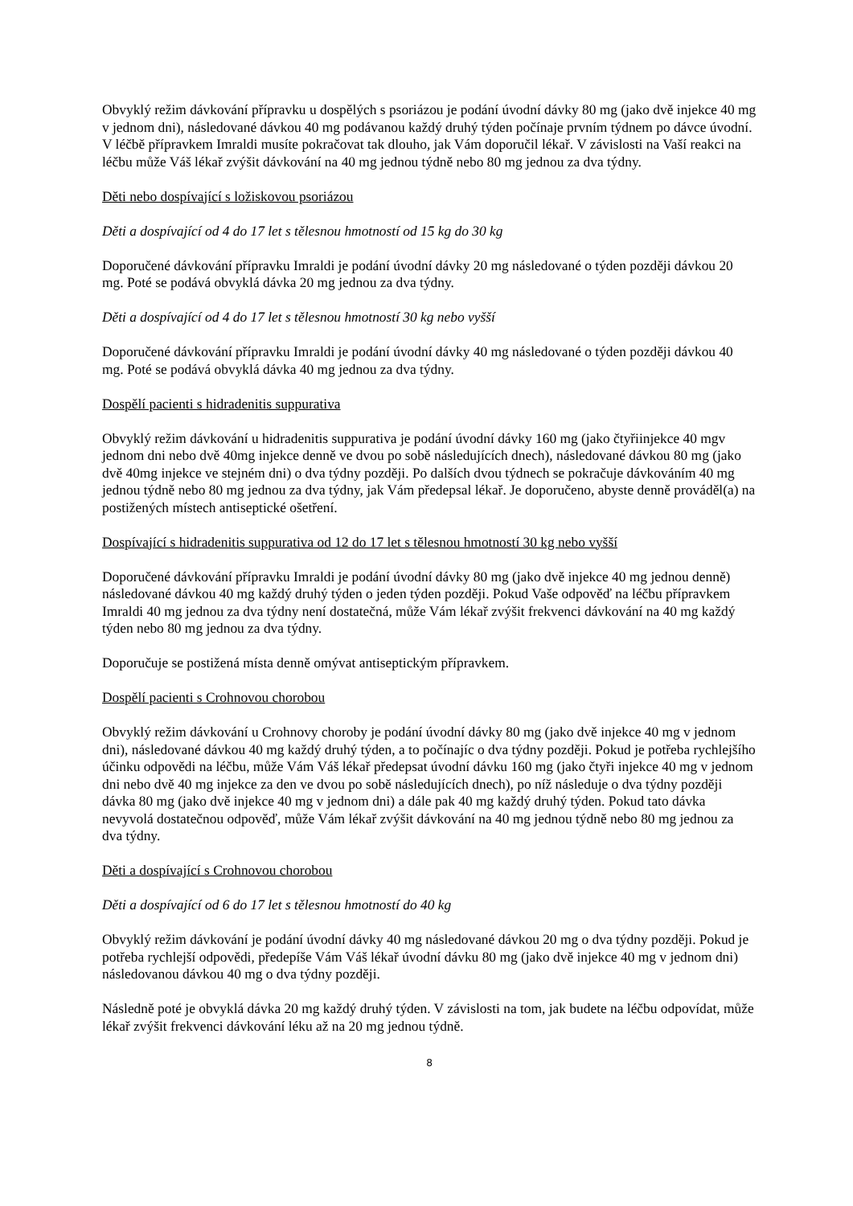Obvyklý režim dávkování přípravku u dospělých s psoriázou je podání úvodní dávky 80 mg (jako dvě injekce 40 mg v jednom dni), následované dávkou 40 mg podávanou každý druhý týden počínaje prvním týdnem po dávce úvodní. V léčbě přípravkem Imraldi musíte pokračovat tak dlouho, jak Vám doporučil lékař. V závislosti na Vaší reakci na léčbu může Váš lékař zvýšit dávkování na 40 mg jednou týdně nebo 80 mg jednou za dva týdny.
Děti nebo dospívající s ložiskovou psoriázou
Děti a dospívající od 4 do 17 let s tělesnou hmotností od 15 kg do 30 kg
Doporučené dávkování přípravku Imraldi je podání úvodní dávky 20 mg následované o týden později dávkou 20 mg. Poté se podává obvyklá dávka 20 mg jednou za dva týdny.
Děti a dospívající od 4 do 17 let s tělesnou hmotností 30 kg nebo vyšší
Doporučené dávkování přípravku Imraldi je podání úvodní dávky 40 mg následované o týden později dávkou 40 mg. Poté se podává obvyklá dávka 40 mg jednou za dva týdny.
Dospělí pacienti s hidradenitis suppurativa
Obvyklý režim dávkování u hidradenitis suppurativa je podání úvodní dávky 160 mg (jako čtyřiinjekce 40 mgv jednom dni nebo dvě 40mg injekce denně ve dvou po sobě následujících dnech), následované dávkou 80 mg (jako dvě 40mg injekce ve stejném dni) o dva týdny později. Po dalších dvou týdnech se pokračuje dávkováním 40 mg jednou týdně nebo 80 mg jednou za dva týdny, jak Vám předepsal lékař. Je doporučeno, abyste denně prováděl(a) na postižených místech antiseptické ošetření.
Dospívající s hidradenitis suppurativa od 12 do 17 let s tělesnou hmotností 30 kg nebo vyšší
Doporučené dávkování přípravku Imraldi je podání úvodní dávky 80 mg (jako dvě injekce 40 mg jednou denně) následované dávkou 40 mg každý druhý týden o jeden týden později. Pokud Vaše odpověď na léčbu přípravkem Imraldi 40 mg jednou za dva týdny není dostatečná, může Vám lékař zvýšit frekvenci dávkování na 40 mg každý týden nebo 80 mg jednou za dva týdny.
Doporučuje se postižená místa denně omývat antiseptickým přípravkem.
Dospělí pacienti s Crohnovou chorobou
Obvyklý režim dávkování u Crohnovy choroby je podání úvodní dávky 80 mg (jako dvě injekce 40 mg v jednom dni), následované dávkou 40 mg každý druhý týden, a to počínajíc o dva týdny později. Pokud je potřeba rychlejšího účinku odpovědi na léčbu, může Vám Váš lékař předepsat úvodní dávku 160 mg (jako čtyři injekce 40 mg v jednom dni nebo dvě 40 mg injekce za den ve dvou po sobě následujících dnech), po níž následuje o dva týdny později dávka 80 mg (jako dvě injekce 40 mg v jednom dni) a dále pak 40 mg každý druhý týden. Pokud tato dávka nevyvolá dostatečnou odpověď, může Vám lékař zvýšit dávkování na 40 mg jednou týdně nebo 80 mg jednou za dva týdny.
Děti a dospívající s Crohnovou chorobou
Děti a dospívající od 6 do 17 let s tělesnou hmotností do 40 kg
Obvyklý režim dávkování je podání úvodní dávky 40 mg následované dávkou 20 mg o dva týdny později. Pokud je potřeba rychlejší odpovědi, předepíše Vám Váš lékař úvodní dávku 80 mg (jako dvě injekce 40 mg v jednom dni) následovanou dávkou 40 mg o dva týdny později.
Následně poté je obvyklá dávka 20 mg každý druhý týden. V závislosti na tom, jak budete na léčbu odpovídat, může lékař zvýšit frekvenci dávkování léku až na 20 mg jednou týdně.
8